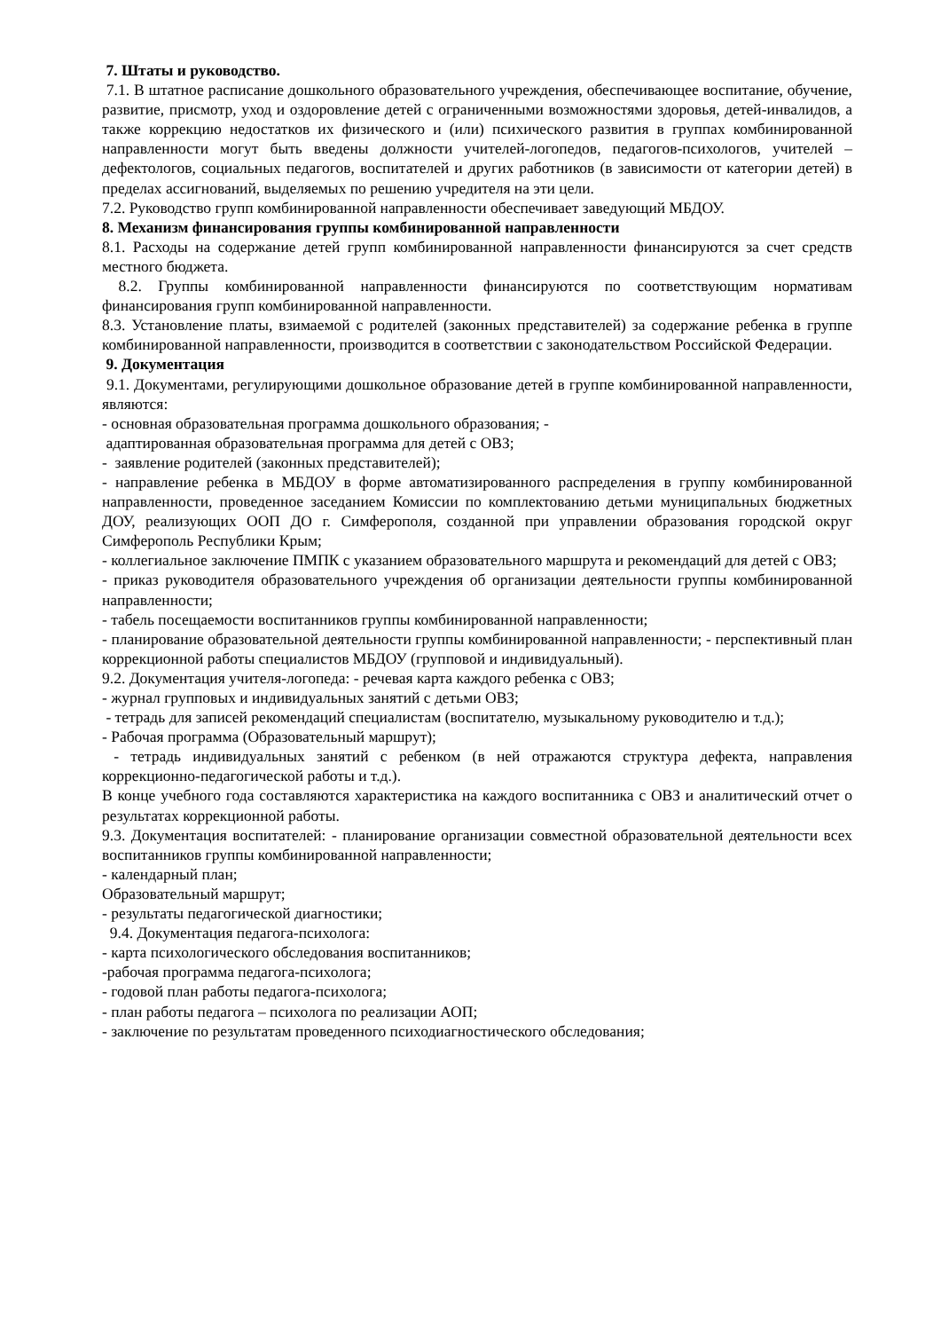7. Штаты и руководство.
7.1. В штатное расписание дошкольного образовательного учреждения, обеспечивающее воспитание, обучение, развитие, присмотр, уход и оздоровление детей с ограниченными возможностями здоровья, детей-инвалидов, а также коррекцию недостатков их физического и (или) психического развития в группах комбинированной направленности могут быть введены должности учителей-логопедов, педагогов-психологов, учителей – дефектологов, социальных педагогов, воспитателей и других работников (в зависимости от категории детей) в пределах ассигнований, выделяемых по решению учредителя на эти цели.
7.2. Руководство групп комбинированной направленности обеспечивает заведующий МБДОУ.
8. Механизм финансирования группы комбинированной направленности
8.1. Расходы на содержание детей групп комбинированной направленности финансируются за счет средств местного бюджета.
8.2. Группы комбинированной направленности финансируются по соответствующим нормативам финансирования групп комбинированной направленности.
8.3. Установление платы, взимаемой с родителей (законных представителей) за содержание ребенка в группе комбинированной направленности, производится в соответствии с законодательством Российской Федерации.
9. Документация
9.1. Документами, регулирующими дошкольное образование детей в группе комбинированной направленности, являются:
- основная образовательная программа дошкольного образования; -
адаптированная образовательная программа для детей с ОВЗ;
- заявление родителей (законных представителей);
- направление ребенка в МБДОУ в форме автоматизированного распределения в группу комбинированной направленности, проведенное заседанием Комиссии по комплектованию детьми муниципальных бюджетных ДОУ, реализующих ООП ДО г. Симферополя, созданной при управлении образования городской округ Симферополь Республики Крым;
- коллегиальное заключение ПМПК с указанием образовательного маршрута и рекомендаций для детей с ОВЗ;
- приказ руководителя образовательного учреждения об организации деятельности группы комбинированной направленности;
- табель посещаемости воспитанников группы комбинированной направленности;
- планирование образовательной деятельности группы комбинированной направленности; - перспективный план коррекционной работы специалистов МБДОУ (групповой и индивидуальный).
9.2. Документация учителя-логопеда: - речевая карта каждого ребенка с ОВЗ;
- журнал групповых и индивидуальных занятий с детьми ОВЗ;
- тетрадь для записей рекомендаций специалистам (воспитателю, музыкальному руководителю и т.д.);
- Рабочая программа (Образовательный маршрут);
- тетрадь индивидуальных занятий с ребенком (в ней отражаются структура дефекта, направления коррекционно-педагогической работы и т.д.).
В конце учебного года составляются характеристика на каждого воспитанника с ОВЗ и аналитический отчет о результатах коррекционной работы.
9.3. Документация воспитателей: - планирование организации совместной образовательной деятельности всех воспитанников группы комбинированной направленности;
- календарный план;
Образовательный маршрут;
- результаты педагогической диагностики;
9.4. Документация педагога-психолога:
- карта психологического обследования воспитанников;
-рабочая программа педагога-психолога;
- годовой план работы педагога-психолога;
- план работы педагога – психолога по реализации АОП;
- заключение по результатам проведенного психодиагностического обследования;